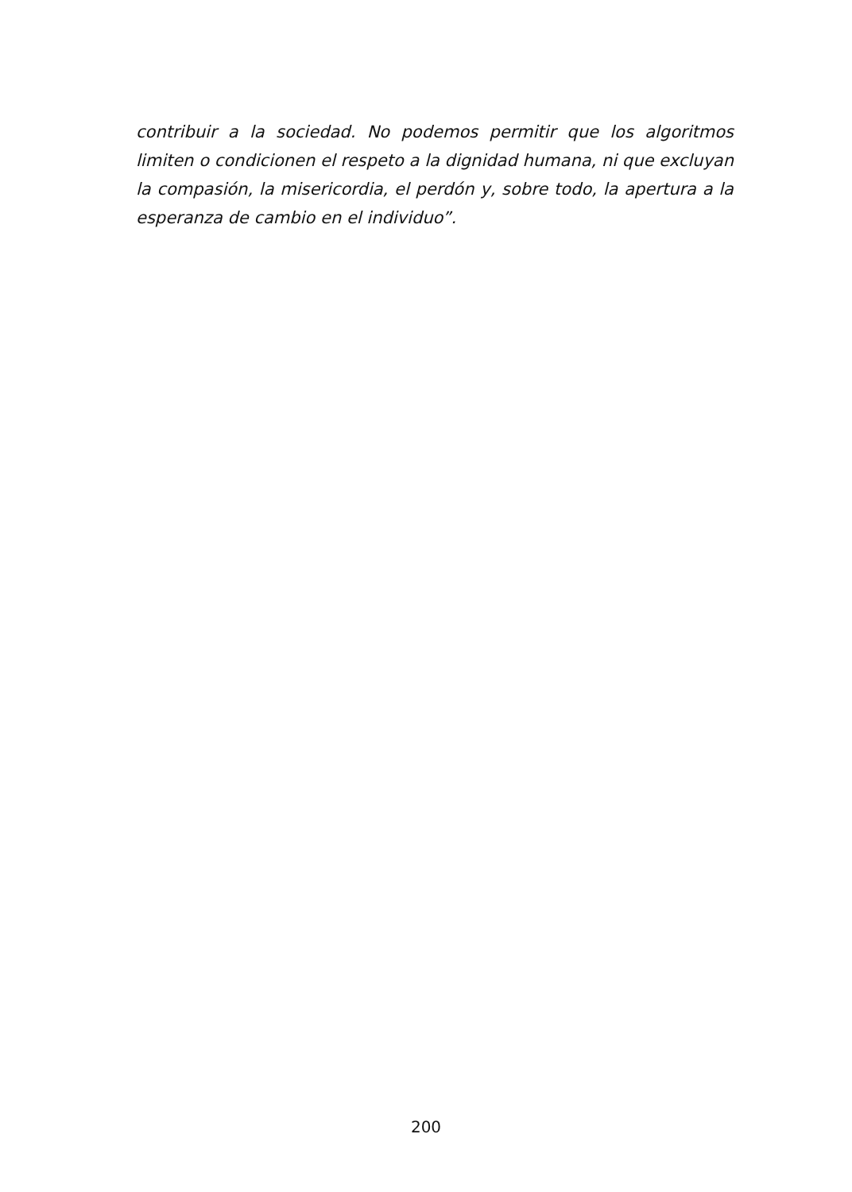contribuir a la sociedad. No podemos permitir que los algoritmos limiten o condicionen el respeto a la dignidad humana, ni que excluyan la compasión, la misericordia, el perdón y, sobre todo, la apertura a la esperanza de cambio en el individuo”.
200